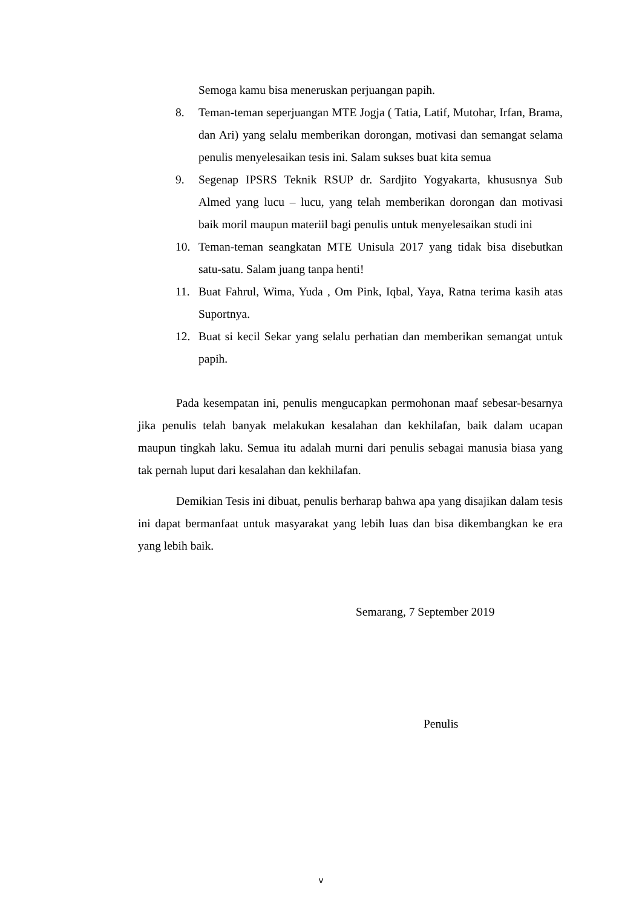Semoga kamu bisa meneruskan perjuangan papih.
8. Teman-teman seperjuangan MTE Jogja ( Tatia, Latif, Mutohar, Irfan, Brama, dan Ari) yang selalu memberikan dorongan, motivasi dan semangat selama penulis menyelesaikan tesis ini. Salam sukses buat kita semua
9. Segenap IPSRS Teknik RSUP dr. Sardjito Yogyakarta, khususnya Sub Almed yang lucu – lucu, yang telah memberikan dorongan dan motivasi baik moril maupun materiil bagi penulis untuk menyelesaikan studi ini
10. Teman-teman seangkatan MTE Unisula 2017 yang tidak bisa disebutkan satu-satu. Salam juang tanpa henti!
11. Buat Fahrul, Wima, Yuda , Om Pink, Iqbal, Yaya, Ratna terima kasih atas Suportnya.
12. Buat si kecil Sekar yang selalu perhatian dan memberikan semangat untuk papih.
Pada kesempatan ini, penulis mengucapkan permohonan maaf sebesar-besarnya jika penulis telah banyak melakukan kesalahan dan kekhilafan, baik dalam ucapan maupun tingkah laku. Semua itu adalah murni dari penulis sebagai manusia biasa yang tak pernah luput dari kesalahan dan kekhilafan.
Demikian Tesis ini dibuat, penulis berharap bahwa apa yang disajikan dalam tesis ini dapat bermanfaat untuk masyarakat yang lebih luas dan bisa dikembangkan ke era yang lebih baik.
Semarang, 7 September 2019
Penulis
v